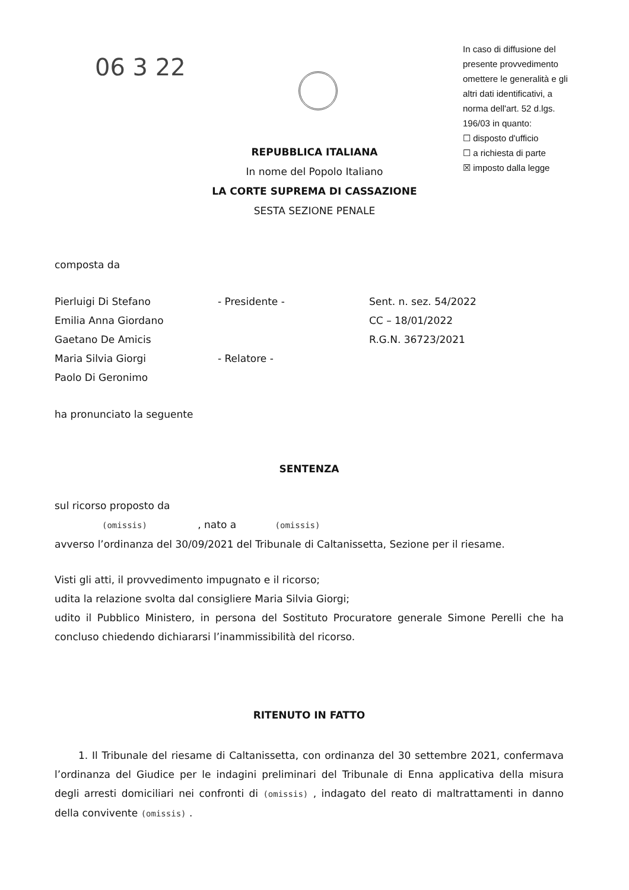06 3 22
In caso di diffusione del presente provvedimento omettere le generalità e gli altri dati identificativi, a norma dell'art. 52 d.lgs. 196/03 in quanto:
☐ disposto d'ufficio
☐ a richiesta di parte
☒ imposto dalla legge
REPUBBLICA ITALIANA
In nome del Popolo Italiano
LA CORTE SUPREMA DI CASSAZIONE
SESTA SEZIONE PENALE
composta da
Pierluigi Di Stefano
Emilia Anna Giordano
Gaetano De Amicis
Maria Silvia Giorgi
Paolo Di Geronimo
- Presidente -
- Relatore -
Sent. n. sez. 54/2022
CC – 18/01/2022
R.G.N. 36723/2021
ha pronunciato la seguente
SENTENZA
sul ricorso proposto da
(omissis) , nato a (omissis)
avverso l’ordinanza del 30/09/2021 del Tribunale di Caltanissetta, Sezione per il riesame.
Visti gli atti, il provvedimento impugnato e il ricorso;
udita la relazione svolta dal consigliere Maria Silvia Giorgi;
udito il Pubblico Ministero, in persona del Sostituto Procuratore generale Simone Perelli che ha concluso chiedendo dichiararsi l’inammissibilità del ricorso.
RITENUTO IN FATTO
1. Il Tribunale del riesame di Caltanissetta, con ordinanza del 30 settembre 2021, confermava l’ordinanza del Giudice per le indagini preliminari del Tribunale di Enna applicativa della misura degli arresti domiciliari nei confronti di (omissis) , indagato del reato di maltrattamenti in danno della convivente (omissis) .